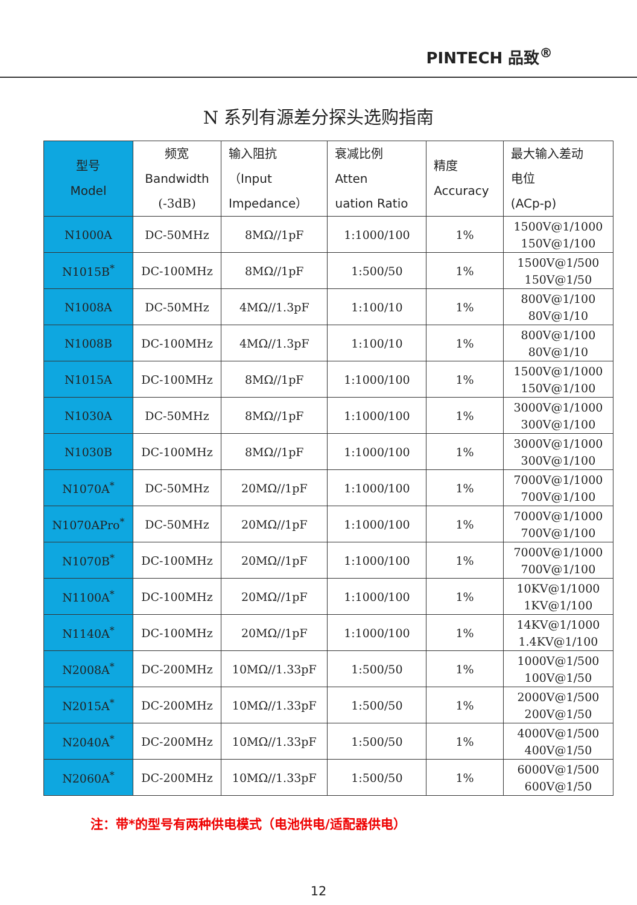PINTECH 品致<sup>®</sup>
N 系列有源差分探头选购指南
| 型号 Model | 频宽 Bandwidth (-3dB) | 输入阻抗 （ Input Impedance ） | 衰减比例 Atten uation Ratio | 精度 Accuracy | 最大输入差动 电位 (ACp-p) |
| --- | --- | --- | --- | --- | --- |
| N1000A | DC-50MHz | 8MΩ//1pF | 1:1000/100 | 1% | 1500V@1/1000 150V@1/100 |
| N1015B<sup>*</sup> | DC-100MHz | 8MΩ//1pF | 1:500/50 | 1% | 1500V@1/500 150V@1/50 |
| N1008A | DC-50MHz | 4MΩ//1.3pF | 1:100/10 | 1% | 800V@1/100 80V@1/10 |
| N1008B | DC-100MHz | 4MΩ//1.3pF | 1:100/10 | 1% | 800V@1/100 80V@1/10 |
| N1015A | DC-100MHz | 8MΩ//1pF | 1:1000/100 | 1% | 1500V@1/1000 150V@1/100 |
| N1030A | DC-50MHz | 8MΩ//1pF | 1:1000/100 | 1% | 3000V@1/1000 300V@1/100 |
| N1030B | DC-100MHz | 8MΩ//1pF | 1:1000/100 | 1% | 3000V@1/1000 300V@1/100 |
| N1070A<sup>*</sup> | DC-50MHz | 20MΩ//1pF | 1:1000/100 | 1% | 7000V@1/1000 700V@1/100 |
| N1070APro<sup>*</sup> | DC-50MHz | 20MΩ//1pF | 1:1000/100 | 1% | 7000V@1/1000 700V@1/100 |
| N1070B<sup>*</sup> | DC-100MHz | 20MΩ//1pF | 1:1000/100 | 1% | 7000V@1/1000 700V@1/100 |
| N1100A<sup>*</sup> | DC-100MHz | 20MΩ//1pF | 1:1000/100 | 1% | 10KV@1/1000 1KV@1/100 |
| N1140A<sup>*</sup> | DC-100MHz | 20MΩ//1pF | 1:1000/100 | 1% | 14KV@1/1000 1.4KV@1/100 |
| N2008A<sup>*</sup> | DC-200MHz | 10MΩ//1.33pF | 1:500/50 | 1% | 1000V@1/500 100V@1/50 |
| N2015A<sup>*</sup> | DC-200MHz | 10MΩ//1.33pF | 1:500/50 | 1% | 2000V@1/500 200V@1/50 |
| N2040A<sup>*</sup> | DC-200MHz | 10MΩ//1.33pF | 1:500/50 | 1% | 4000V@1/500 400V@1/50 |
| N2060A<sup>*</sup> | DC-200MHz | 10MΩ//1.33pF | 1:500/50 | 1% | 6000V@1/500 600V@1/50 |
注：带*的型号有两种供电模式（电池供电/适配器供电）
12